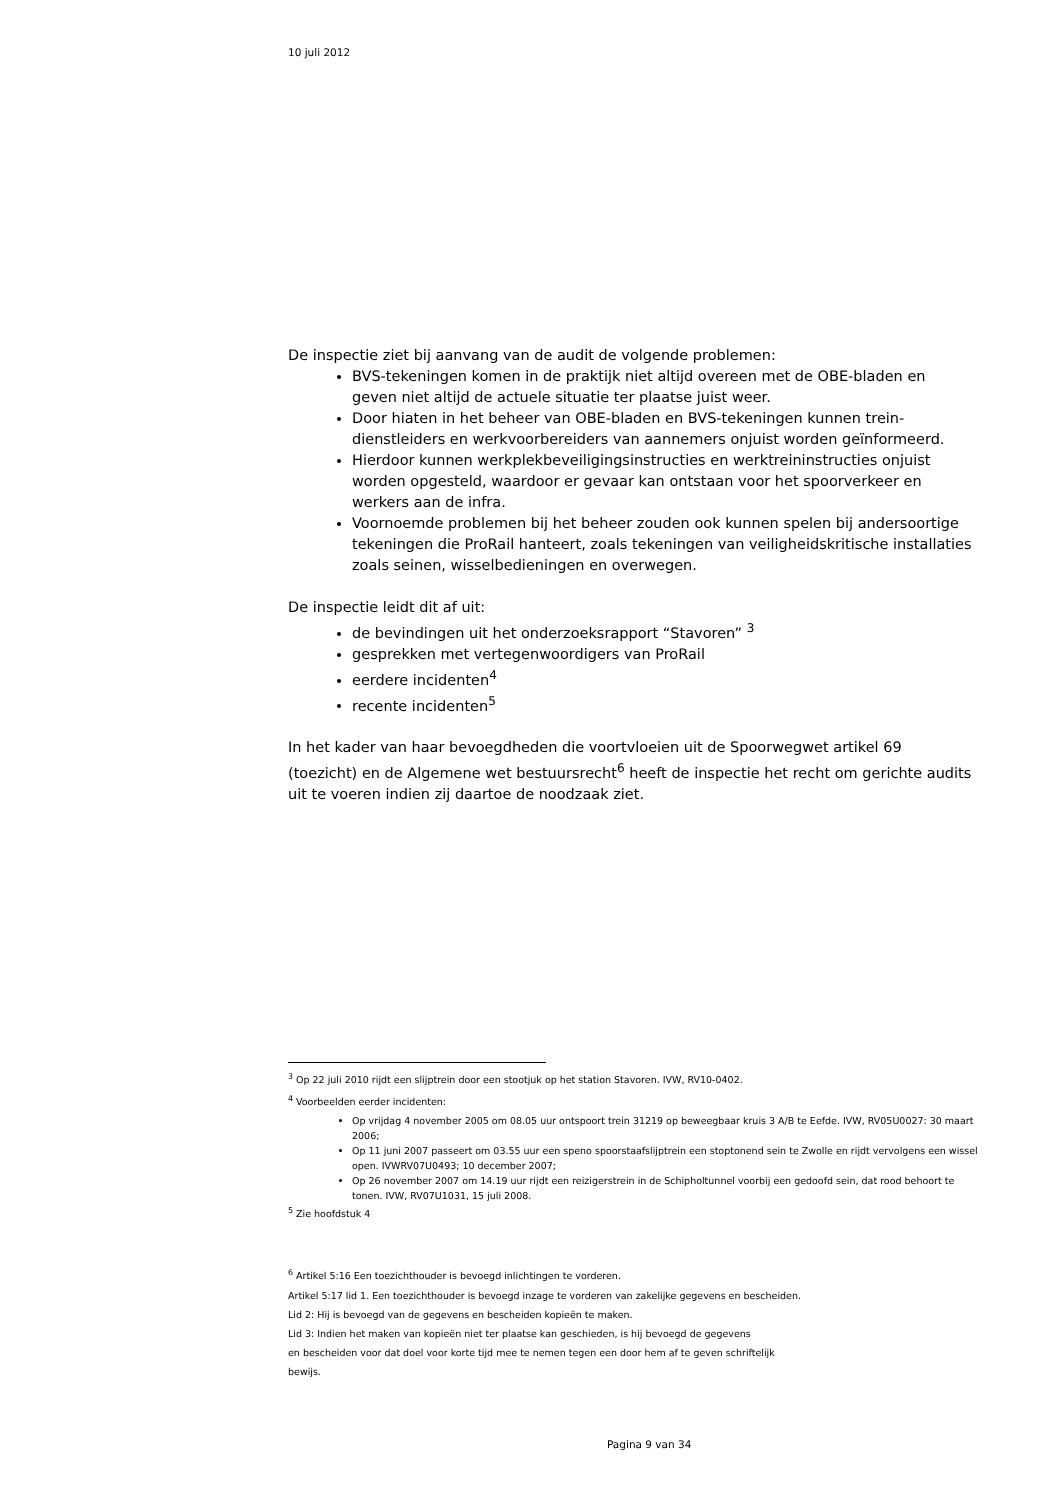10 juli 2012
De inspectie ziet bij aanvang van de audit de volgende problemen:
BVS-tekeningen komen in de praktijk niet altijd overeen met de OBE-bladen en geven niet altijd de actuele situatie ter plaatse juist weer.
Door hiaten in het beheer van OBE-bladen en BVS-tekeningen kunnen trein­dienstleiders en werkvoorbereiders van aannemers onjuist worden geïnfor­meerd.
Hierdoor kunnen werkplekbeveiligingsinstructies en werktreininstructies on­juist worden opgesteld, waardoor er gevaar kan ontstaan voor het spoor­verkeer en werkers aan de infra.
Voornoemde problemen bij het beheer zouden ook kunnen spelen bij ander­soortige tekeningen die ProRail hanteert, zoals tekeningen van veiligheids­kritische installaties zoals seinen, wisselbedieningen en overwegen.
De inspectie leidt dit af uit:
de bevindingen uit het onderzoeksrapport “Stavoren” <sup>3</sup>
gesprekken met vertegenwoordigers van ProRail
eerdere incidenten<sup>4</sup>
recente incidenten<sup>5</sup>
In het kader van haar bevoegdheden die voortvloeien uit de Spoorwegwet artikel 69 (toezicht) en de Algemene wet bestuursrecht<sup>6</sup> heeft de inspectie het recht om ge­richte audits uit te voeren indien zij daartoe de noodzaak ziet.
<sup>3</sup> Op 22 juli 2010 rijdt een slijptrein door een stootjuk op het station Stavoren. IVW, RV10-0402.
<sup>4</sup> Voorbeelden eerder incidenten:
Op vrijdag 4 november 2005 om 08.05 uur ontspoort trein 31219 op beweegbaar kruis 3 A/B te Eefde. IVW, RV05U0027: 30 maart 2006;
Op 11 juni 2007 passeert om 03.55 uur een speno spoorstaafslijptrein een stoptonend sein te Zwolle en rijdt ver­volgens een wissel open. IVWRV07U0493; 10 december 2007;
Op 26 november 2007 om 14.19 uur rijdt een reizigerstrein in de Schipholtunnel voorbij een gedoofd sein, dat rood behoort te tonen. IVW, RV07U1031, 15 juli 2008.
<sup>5</sup> Zie hoofdstuk 4
<sup>6</sup> Artikel 5:16 Een toezichthouder is bevoegd inlichtingen te vorderen.
Artikel 5:17 lid 1. Een toezichthouder is bevoegd inzage te vorderen van zakelijke gegevens en bescheiden.
Lid 2: Hij is bevoegd van de gegevens en bescheiden kopieën te maken.
Lid 3: Indien het maken van kopieën niet ter plaatse kan geschieden, is hij bevoegd de gegevens
en bescheiden voor dat doel voor korte tijd mee te nemen tegen een door hem af te geven schriftelijk
bewijs.
Pagina 9 van 34